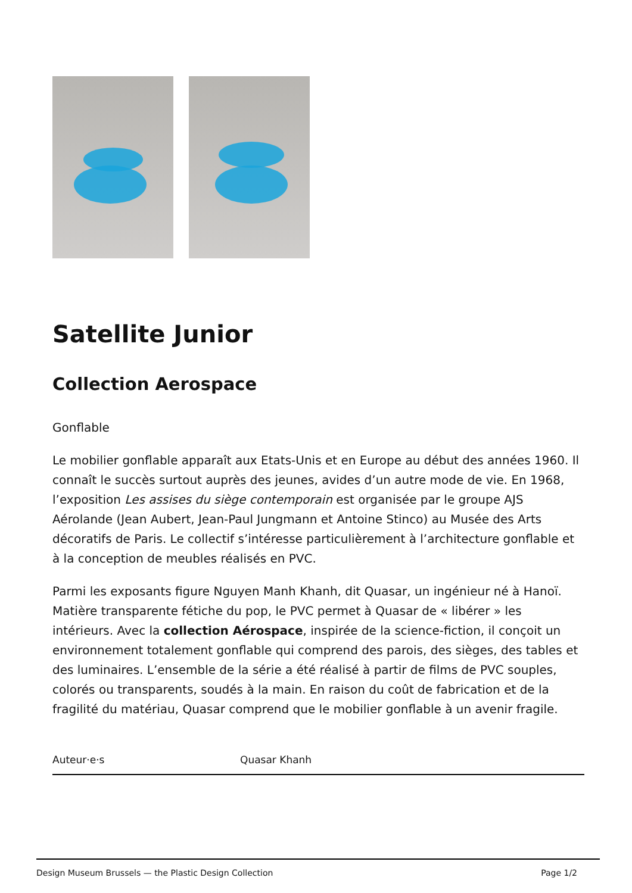Satellite Junior
Collection Aerospace
Gonflable
Le mobilier gonflable apparaît aux Etats-Unis et en Europe au début des années 1960. Il connaît le succès surtout auprès des jeunes, avides d’un autre mode de vie. En 1968, l’exposition Les assises du siège contemporain est organisée par le groupe AJS Aérolande (Jean Aubert, Jean-Paul Jungmann et Antoine Stinco) au Musée des Arts décoratifs de Paris. Le collectif s’intéresse particulièrement à l’architecture gonflable et à la conception de meubles réalisés en PVC.
Parmi les exposants figure Nguyen Manh Khanh, dit Quasar, un ingénieur né à Hanoï. Matière transparente fétiche du pop, le PVC permet à Quasar de « libérer » les intérieurs. Avec la collection Aérospace, inspirée de la science-fiction, il conçoit un environnement totalement gonflable qui comprend des parois, des sièges, des tables et des luminaires. L’ensemble de la série a été réalisé à partir de films de PVC souples, colorés ou transparents, soudés à la main. En raison du coût de fabrication et de la fragilité du matériau, Quasar comprend que le mobilier gonflable à un avenir fragile.
| Auteur·e·s | Quasar Khanh |
Design Museum Brussels — the Plastic Design Collection Page 1/2